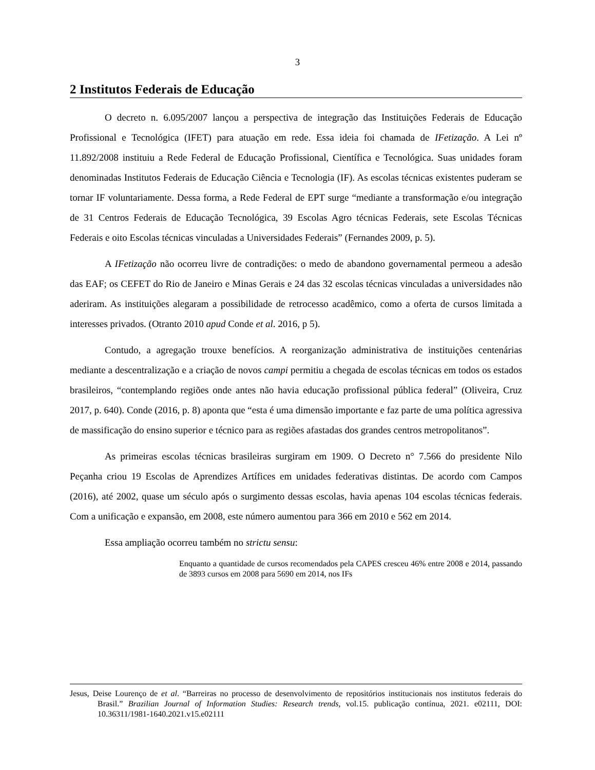3
2 Institutos Federais de Educação
O decreto n. 6.095/2007 lançou a perspectiva de integração das Instituições Federais de Educação Profissional e Tecnológica (IFET) para atuação em rede. Essa ideia foi chamada de IFetização. A Lei nº 11.892/2008 instituiu a Rede Federal de Educação Profissional, Científica e Tecnológica. Suas unidades foram denominadas Institutos Federais de Educação Ciência e Tecnologia (IF). As escolas técnicas existentes puderam se tornar IF voluntariamente. Dessa forma, a Rede Federal de EPT surge “mediante a transformação e/ou integração de 31 Centros Federais de Educação Tecnológica, 39 Escolas Agro técnicas Federais, sete Escolas Técnicas Federais e oito Escolas técnicas vinculadas a Universidades Federais” (Fernandes 2009, p. 5).
A IFetização não ocorreu livre de contradições: o medo de abandono governamental permeou a adesão das EAF; os CEFET do Rio de Janeiro e Minas Gerais e 24 das 32 escolas técnicas vinculadas a universidades não aderiram. As instituições alegaram a possibilidade de retrocesso acadêmico, como a oferta de cursos limitada a interesses privados. (Otranto 2010 apud Conde et al. 2016, p 5).
Contudo, a agregação trouxe benefícios. A reorganização administrativa de instituições centenárias mediante a descentralização e a criação de novos campi permitiu a chegada de escolas técnicas em todos os estados brasileiros, “contemplando regiões onde antes não havia educação profissional pública federal” (Oliveira, Cruz 2017, p. 640). Conde (2016, p. 8) aponta que “esta é uma dimensão importante e faz parte de uma política agressiva de massificação do ensino superior e técnico para as regiões afastadas dos grandes centros metropolitanos”.
As primeiras escolas técnicas brasileiras surgiram em 1909. O Decreto n° 7.566 do presidente Nilo Peçanha criou 19 Escolas de Aprendizes Artífices em unidades federativas distintas. De acordo com Campos (2016), até 2002, quase um século após o surgimento dessas escolas, havia apenas 104 escolas técnicas federais. Com a unificação e expansão, em 2008, este número aumentou para 366 em 2010 e 562 em 2014.
Essa ampliação ocorreu também no strictu sensu:
Enquanto a quantidade de cursos recomendados pela CAPES cresceu 46% entre 2008 e 2014, passando de 3893 cursos em 2008 para 5690 em 2014, nos IFs
Jesus, Deise Lourenço de et al. “Barreiras no processo de desenvolvimento de repositórios institucionais nos institutos federais do Brasil.” Brazilian Journal of Information Studies: Research trends, vol.15. publicação contínua, 2021. e02111, DOI: 10.36311/1981-1640.2021.v15.e02111